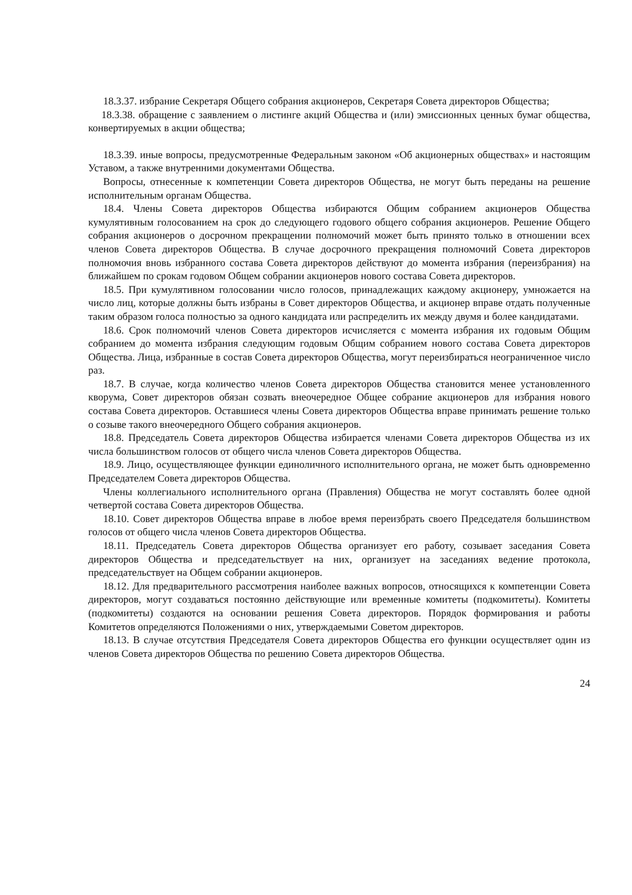18.3.37. избрание Секретаря Общего собрания акционеров, Секретаря Совета директоров Общества;
18.3.38. обращение с заявлением о листинге акций Общества и (или) эмиссионных ценных бумаг общества, конвертируемых в акции общества;
18.3.39. иные вопросы, предусмотренные Федеральным законом «Об акционерных обществах» и настоящим Уставом, а также внутренними документами Общества.
Вопросы, отнесенные к компетенции Совета директоров Общества, не могут быть переданы на решение исполнительным органам Общества.
18.4. Члены Совета директоров Общества избираются Общим собранием акционеров Общества кумулятивным голосованием на срок до следующего годового общего собрания акционеров. Решение Общего собрания акционеров о досрочном прекращении полномочий может быть принято только в отношении всех членов Совета директоров Общества. В случае досрочного прекращения полномочий Совета директоров полномочия вновь избранного состава Совета директоров действуют до момента избрания (переизбрания) на ближайшем по срокам годовом Общем собрании акционеров нового состава Совета директоров.
18.5. При кумулятивном голосовании число голосов, принадлежащих каждому акционеру, умножается на число лиц, которые должны быть избраны в Совет директоров Общества, и акционер вправе отдать полученные таким образом голоса полностью за одного кандидата или распределить их между двумя и более кандидатами.
18.6. Срок полномочий членов Совета директоров исчисляется с момента избрания их годовым Общим собранием до момента избрания следующим годовым Общим собранием нового состава Совета директоров Общества. Лица, избранные в состав Совета директоров Общества, могут переизбираться неограниченное число раз.
18.7. В случае, когда количество членов Совета директоров Общества становится менее установленного кворума, Совет директоров обязан созвать внеочередное Общее собрание акционеров для избрания нового состава Совета директоров. Оставшиеся члены Совета директоров Общества вправе принимать решение только о созыве такого внеочередного Общего собрания акционеров.
18.8. Председатель Совета директоров Общества избирается членами Совета директоров Общества из их числа большинством голосов от общего числа членов Совета директоров Общества.
18.9. Лицо, осуществляющее функции единоличного исполнительного органа, не может быть одновременно Председателем Совета директоров Общества.
Члены коллегиального исполнительного органа (Правления) Общества не могут составлять более одной четвертой состава Совета директоров Общества.
18.10. Совет директоров Общества вправе в любое время переизбрать своего Председателя большинством голосов от общего числа членов Совета директоров Общества.
18.11. Председатель Совета директоров Общества организует его работу, созывает заседания Совета директоров Общества и председательствует на них, организует на заседаниях ведение протокола, председательствует на Общем собрании акционеров.
18.12. Для предварительного рассмотрения наиболее важных вопросов, относящихся к компетенции Совета директоров, могут создаваться постоянно действующие или временные комитеты (подкомитеты). Комитеты (подкомитеты) создаются на основании решения Совета директоров. Порядок формирования и работы Комитетов определяются Положениями о них, утверждаемыми Советом директоров.
18.13. В случае отсутствия Председателя Совета директоров Общества его функции осуществляет один из членов Совета директоров Общества по решению Совета директоров Общества.
24